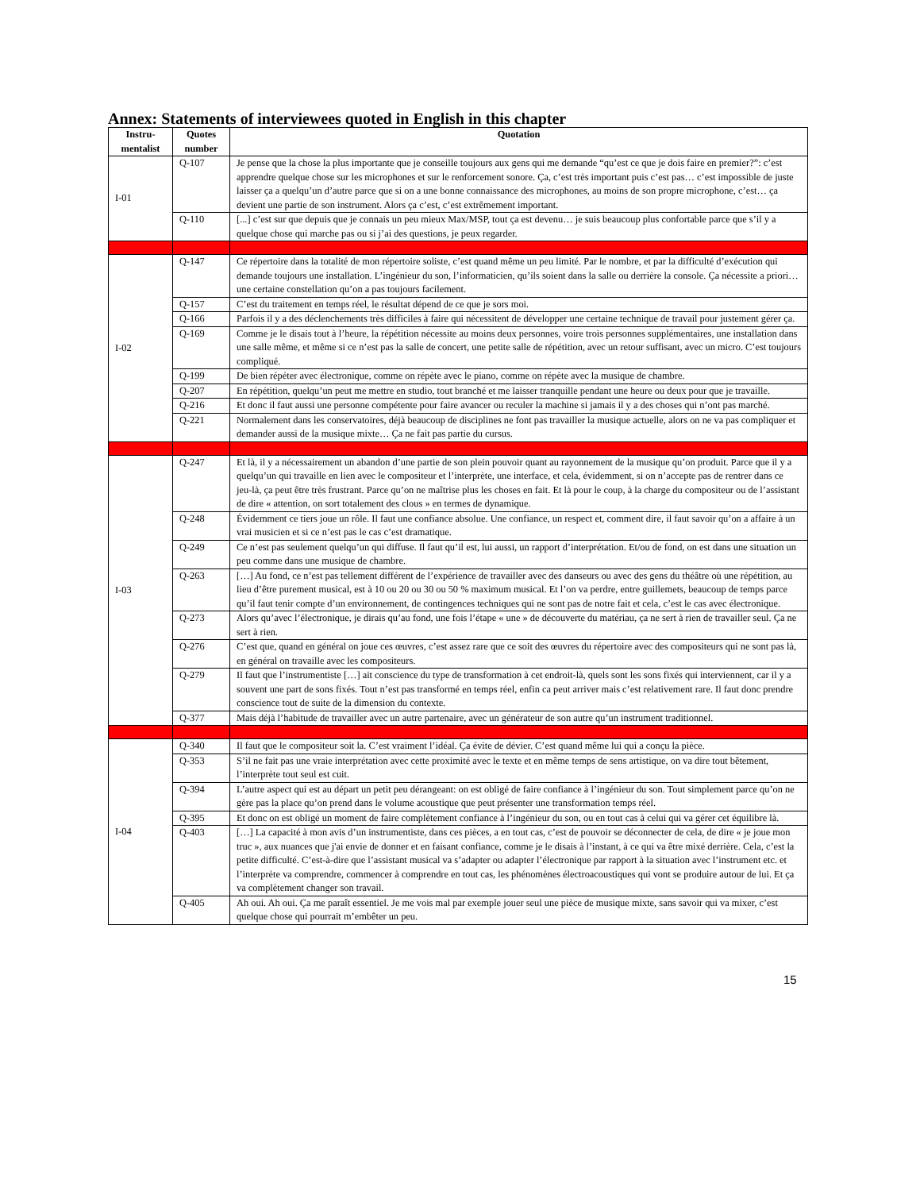Annex: Statements of interviewees quoted in English in this chapter
| Instru- mentalist | Quotes number | Quotation |
| --- | --- | --- |
| I-01 | Q-107 | Je pense que la chose la plus importante que je conseille toujours aux gens qui me demande “qu’est ce que je dois faire en premier?”: c’est apprendre quelque chose sur les microphones et sur le renforcement sonore. Ça, c’est très important puis c’est pas… c’est impossible de juste laisser ça a quelqu’un d’autre parce que si on a une bonne connaissance des microphones, au moins de son propre microphone, c’est… ça devient une partie de son instrument. Alors ça c’est, c’est extrêmement important. |
| | Q-110 | [...] c’est sur que depuis que je connais un peu mieux Max/MSP, tout ça est devenu… je suis beaucoup plus confortable parce que s’il y a quelque chose qui marche pas ou si j’ai des questions, je peux regarder. |
| I-02 | Q-147 | Ce répertoire dans la totalité de mon répertoire soliste, c’est quand même un peu limité. Par le nombre, et par la difficulté d’exécution qui demande toujours une installation. L’ingénieur du son, l’informaticien, qu’ils soient dans la salle ou derrière la console. Ça nécessite a priori… une certaine constellation qu’on a pas toujours facilement. |
| | Q-157 | C’est du traitement en temps réel, le résultat dépend de ce que je sors moi. |
| | Q-166 | Parfois il y a des déclenchements très difficiles à faire qui nécessitent de développer une certaine technique de travail pour justement gérer ça. |
| | Q-169 | Comme je le disais tout à l’heure, la répétition nécessite au moins deux personnes, voire trois personnes supplémentaires, une installation dans une salle même, et même si ce n’est pas la salle de concert, une petite salle de répétition, avec un retour suffisant, avec un micro. C’est toujours compliqué. |
| | Q-199 | De bien répéter avec électronique, comme on répète avec le piano, comme on répète avec la musique de chambre. |
| | Q-207 | En répétition, quelqu’un peut me mettre en studio, tout branché et me laisser tranquille pendant une heure ou deux pour que je travaille. |
| | Q-216 | Et donc il faut aussi une personne compétente pour faire avancer ou reculer la machine si jamais il y a des choses qui n’ont pas marché. |
| | Q-221 | Normalement dans les conservatoires, déjà beaucoup de disciplines ne font pas travailler la musique actuelle, alors on ne va pas compliquer et demander aussi de la musique mixte… Ça ne fait pas partie du cursus. |
| I-03 | Q-247 | Et là, il y a nécessairement un abandon d’une partie de son plein pouvoir quant au rayonnement de la musique qu’on produit. Parce que il y a quelqu’un qui travaille en lien avec le compositeur et l’interprète, une interface, et cela, évidemment, si on n’accepte pas de rentrer dans ce jeu-là, ça peut être très frustrant. Parce qu’on ne maîtrise plus les choses en fait. Et là pour le coup, à la charge du compositeur ou de l’assistant de dire « attention, on sort totalement des clous » en termes de dynamique. |
| | Q-248 | Évidemment ce tiers joue un rôle. Il faut une confiance absolue. Une confiance, un respect et, comment dire, il faut savoir qu’on a affaire à un vrai musicien et si ce n’est pas le cas c’est dramatique. |
| | Q-249 | Ce n’est pas seulement quelqu’un qui diffuse. Il faut qu’il est, lui aussi, un rapport d’interprétation. Et/ou de fond, on est dans une situation un peu comme dans une musique de chambre. |
| | Q-263 | […] Au fond, ce n’est pas tellement différent de l’expérience de travailler avec des danseurs ou avec des gens du théâtre où une répétition, au lieu d’être purement musical, est à 10 ou 20 ou 30 ou 50 % maximum musical. Et l’on va perdre, entre guillemets, beaucoup de temps parce qu’il faut tenir compte d’un environnement, de contingences techniques qui ne sont pas de notre fait et cela, c’est le cas avec électronique. |
| | Q-273 | Alors qu’avec l’électronique, je dirais qu’au fond, une fois l’étape « une » de découverte du matériau, ça ne sert à rien de travailler seul. Ça ne sert à rien. |
| | Q-276 | C’est que, quand en général on joue ces œuvres, c’est assez rare que ce soit des œuvres du répertoire avec des compositeurs qui ne sont pas là, en général on travaille avec les compositeurs. |
| | Q-279 | Il faut que l’instrumentiste […] ait conscience du type de transformation à cet endroit-là, quels sont les sons fixés qui interviennent, car il y a souvent une part de sons fixés. Tout n’est pas transformé en temps réel, enfin ca peut arriver mais c’est relativement rare. Il faut donc prendre conscience tout de suite de la dimension du contexte. |
| | Q-377 | Mais déjà l’habitude de travailler avec un autre partenaire, avec un générateur de son autre qu’un instrument traditionnel. |
| I-04 | Q-340 | Il faut que le compositeur soit la. C’est vraiment l’idéal. Ça évite de dévier. C’est quand même lui qui a conçu la pièce. |
| | Q-353 | S’il ne fait pas une vraie interprétation avec cette proximité avec le texte et en même temps de sens artistique, on va dire tout bêtement, l’interprète tout seul est cuit. |
| | Q-394 | L’autre aspect qui est au départ un petit peu dérangeant: on est obligé de faire confiance à l’ingénieur du son. Tout simplement parce qu’on ne gère pas la place qu’on prend dans le volume acoustique que peut présenter une transformation temps réel. |
| | Q-395 | Et donc on est obligé un moment de faire complètement confiance à l’ingénieur du son, ou en tout cas à celui qui va gérer cet équilibre là. |
| | Q-403 | […] La capacité à mon avis d’un instrumentiste, dans ces pièces, a en tout cas, c’est de pouvoir se déconnecter de cela, de dire « je joue mon truc », aux nuances que j'ai envie de donner et en faisant confiance, comme je le disais à l’instant, à ce qui va être mixé derrière. Cela, c’est la petite difficulté. C’est-à-dire que l’assistant musical va s’adapter ou adapter l’électronique par rapport à la situation avec l’instrument etc. et l’interprète va comprendre, commencer à comprendre en tout cas, les phénomènes électroacoustiques qui vont se produire autour de lui. Et ça va complètement changer son travail. |
| | Q-405 | Ah oui. Ah oui. Ça me paraît essentiel. Je me vois mal par exemple jouer seul une pièce de musique mixte, sans savoir qui va mixer, c’est quelque chose qui pourrait m’embêter un peu. |
15